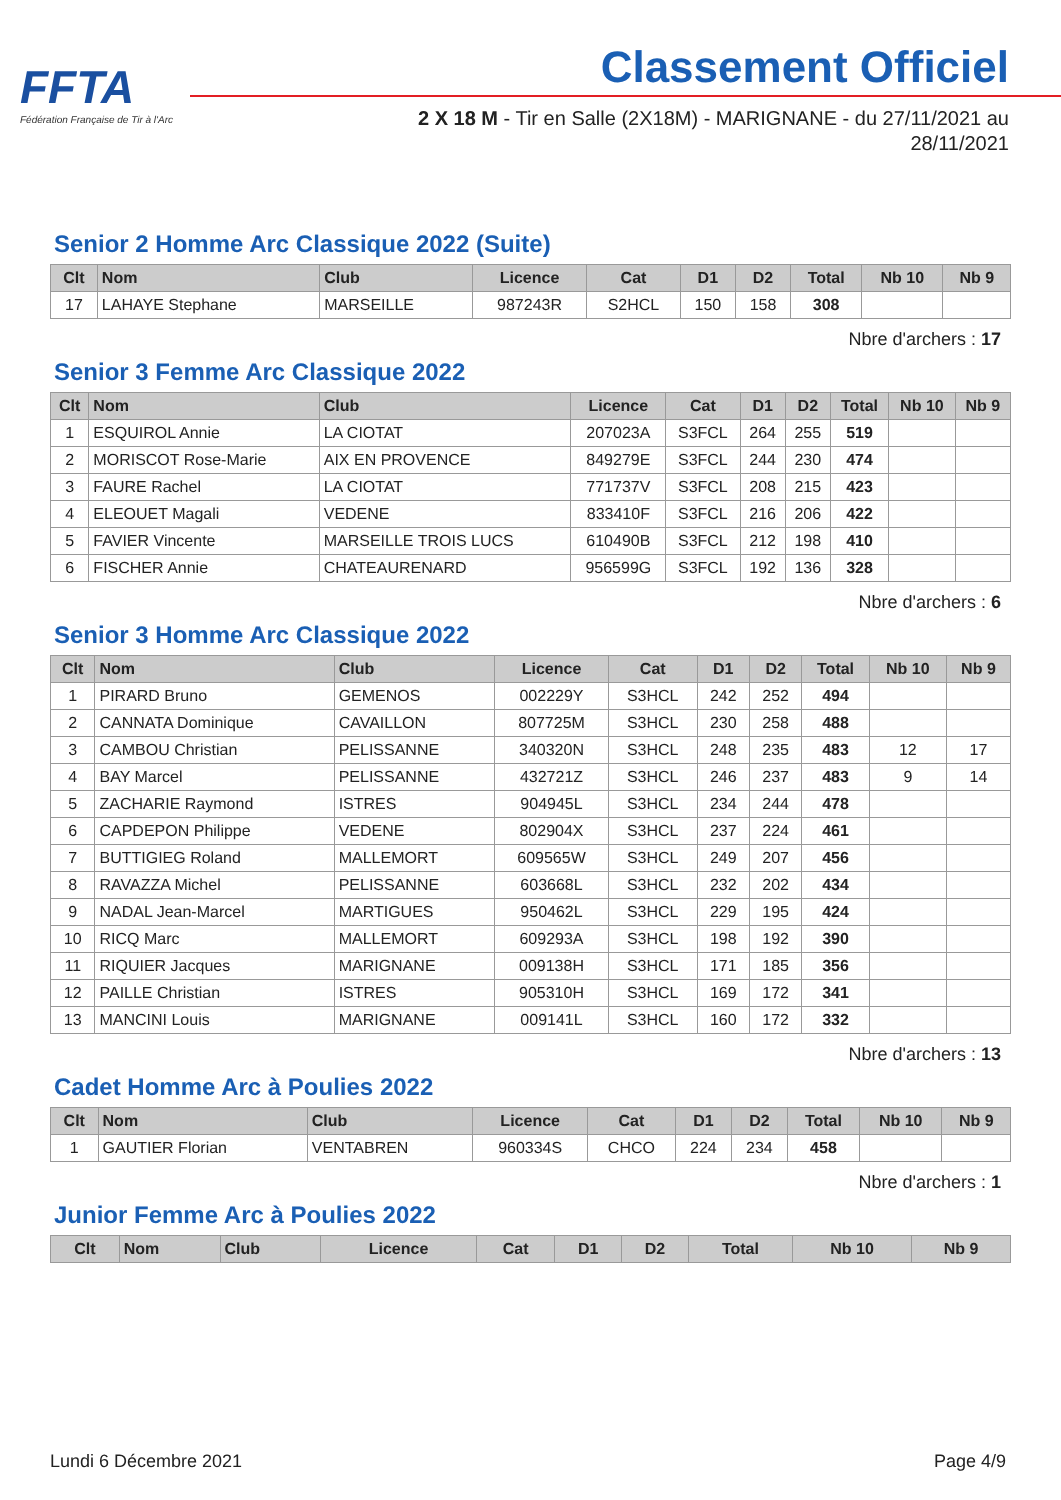FFTA
Fédération Française de Tir à l'Arc
Classement Officiel
2 X 18 M - Tir en Salle (2X18M) - MARIGNANE - du 27/11/2021 au 28/11/2021
Senior 2 Homme Arc Classique 2022 (Suite)
| Clt | Nom | Club | Licence | Cat | D1 | D2 | Total | Nb 10 | Nb 9 |
| --- | --- | --- | --- | --- | --- | --- | --- | --- | --- |
| 17 | LAHAYE Stephane | MARSEILLE | 987243R | S2HCL | 150 | 158 | 308 | | |
Nbre d'archers : 17
Senior 3 Femme Arc Classique 2022
| Clt | Nom | Club | Licence | Cat | D1 | D2 | Total | Nb 10 | Nb 9 |
| --- | --- | --- | --- | --- | --- | --- | --- | --- | --- |
| 1 | ESQUIROL Annie | LA CIOTAT | 207023A | S3FCL | 264 | 255 | 519 | | |
| 2 | MORISCOT Rose-Marie | AIX EN PROVENCE | 849279E | S3FCL | 244 | 230 | 474 | | |
| 3 | FAURE Rachel | LA CIOTAT | 771737V | S3FCL | 208 | 215 | 423 | | |
| 4 | ELEOUET Magali | VEDENE | 833410F | S3FCL | 216 | 206 | 422 | | |
| 5 | FAVIER Vincente | MARSEILLE TROIS LUCS | 610490B | S3FCL | 212 | 198 | 410 | | |
| 6 | FISCHER Annie | CHATEAURENARD | 956599G | S3FCL | 192 | 136 | 328 | | |
Nbre d'archers : 6
Senior 3 Homme Arc Classique 2022
| Clt | Nom | Club | Licence | Cat | D1 | D2 | Total | Nb 10 | Nb 9 |
| --- | --- | --- | --- | --- | --- | --- | --- | --- | --- |
| 1 | PIRARD Bruno | GEMENOS | 002229Y | S3HCL | 242 | 252 | 494 | | |
| 2 | CANNATA Dominique | CAVAILLON | 807725M | S3HCL | 230 | 258 | 488 | | |
| 3 | CAMBOU Christian | PELISSANNE | 340320N | S3HCL | 248 | 235 | 483 | 12 | 17 |
| 4 | BAY Marcel | PELISSANNE | 432721Z | S3HCL | 246 | 237 | 483 | 9 | 14 |
| 5 | ZACHARIE Raymond | ISTRES | 904945L | S3HCL | 234 | 244 | 478 | | |
| 6 | CAPDEPON Philippe | VEDENE | 802904X | S3HCL | 237 | 224 | 461 | | |
| 7 | BUTTIGIEG Roland | MALLEMORT | 609565W | S3HCL | 249 | 207 | 456 | | |
| 8 | RAVAZZA Michel | PELISSANNE | 603668L | S3HCL | 232 | 202 | 434 | | |
| 9 | NADAL Jean-Marcel | MARTIGUES | 950462L | S3HCL | 229 | 195 | 424 | | |
| 10 | RICQ Marc | MALLEMORT | 609293A | S3HCL | 198 | 192 | 390 | | |
| 11 | RIQUIER Jacques | MARIGNANE | 009138H | S3HCL | 171 | 185 | 356 | | |
| 12 | PAILLE Christian | ISTRES | 905310H | S3HCL | 169 | 172 | 341 | | |
| 13 | MANCINI Louis | MARIGNANE | 009141L | S3HCL | 160 | 172 | 332 | | |
Nbre d'archers : 13
Cadet Homme Arc à Poulies 2022
| Clt | Nom | Club | Licence | Cat | D1 | D2 | Total | Nb 10 | Nb 9 |
| --- | --- | --- | --- | --- | --- | --- | --- | --- | --- |
| 1 | GAUTIER Florian | VENTABREN | 960334S | CHCO | 224 | 234 | 458 | | |
Nbre d'archers : 1
Junior Femme Arc à Poulies 2022
| Clt | Nom | Club | Licence | Cat | D1 | D2 | Total | Nb 10 | Nb 9 |
| --- | --- | --- | --- | --- | --- | --- | --- | --- | --- |
Lundi 6 Décembre 2021 Page 4/9